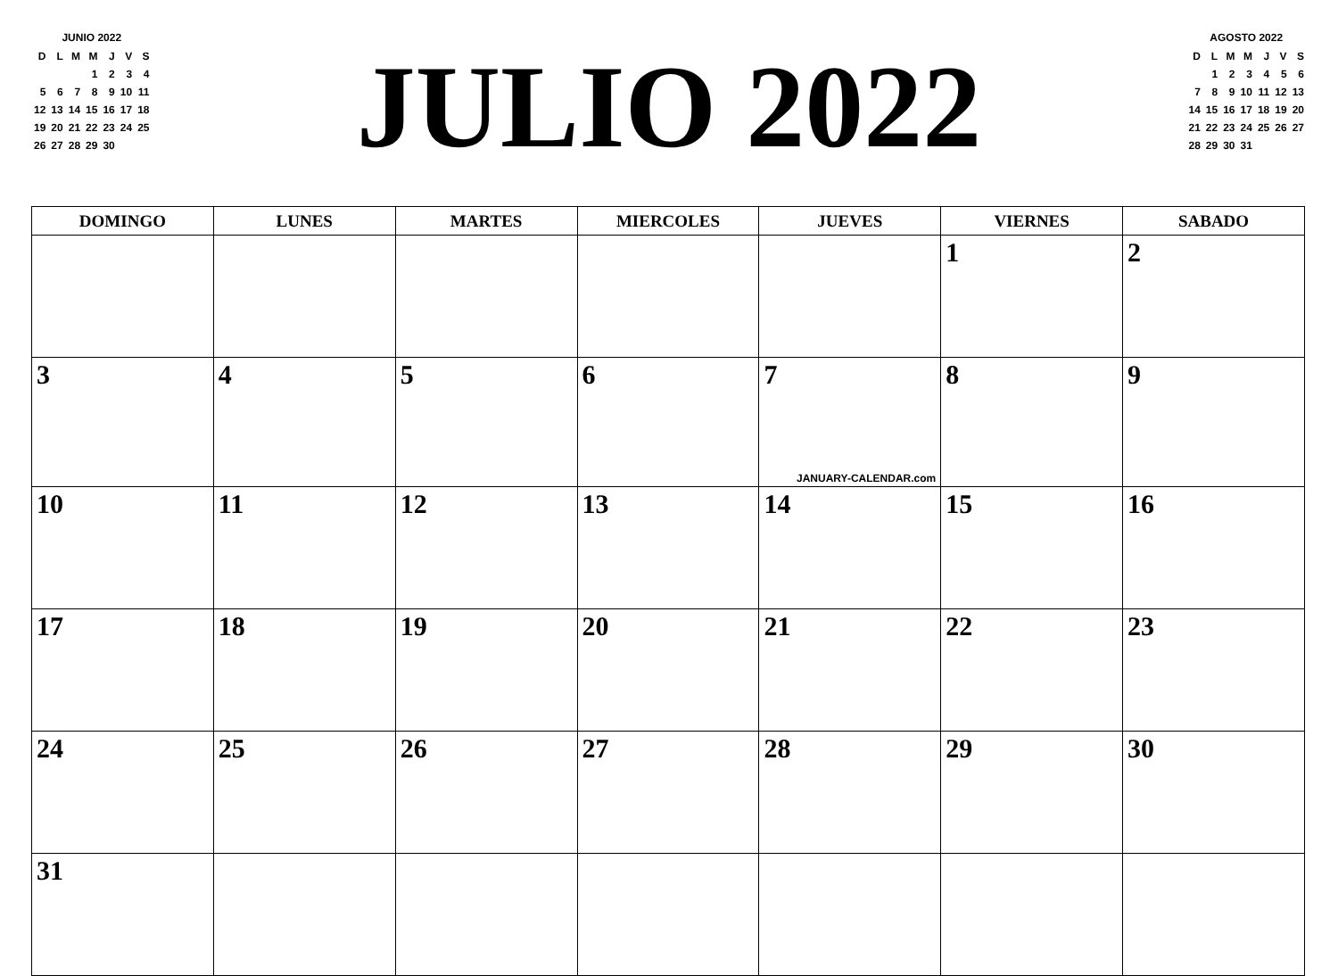JUNIO 2022
| D | L | M | M | J | V | S |
| | | | 1 | 2 | 3 | 4 |
| 5 | 6 | 7 | 8 | 9 | 10 | 11 |
| 12 | 13 | 14 | 15 | 16 | 17 | 18 |
| 19 | 20 | 21 | 22 | 23 | 24 | 25 |
| 26 | 27 | 28 | 29 | 30 | | |
JULIO 2022
AGOSTO 2022
| D | L | M | M | J | V | S |
| | 1 | 2 | 3 | 4 | 5 | 6 |
| 7 | 8 | 9 | 10 | 11 | 12 | 13 |
| 14 | 15 | 16 | 17 | 18 | 19 | 20 |
| 21 | 22 | 23 | 24 | 25 | 26 | 27 |
| 28 | 29 | 30 | 31 | | | |
| DOMINGO | LUNES | MARTES | MIERCOLES | JUEVES | VIERNES | SABADO |
| --- | --- | --- | --- | --- | --- | --- |
| | | | | | 1 | 2 |
| 3 | 4 | 5 | 6 | 7 JANUARY-CALENDAR.com | 8 | 9 |
| 10 | 11 | 12 | 13 | 14 | 15 | 16 |
| 17 | 18 | 19 | 20 | 21 | 22 | 23 |
| 24 | 25 | 26 | 27 | 28 | 29 | 30 |
| 31 | | | | | | |